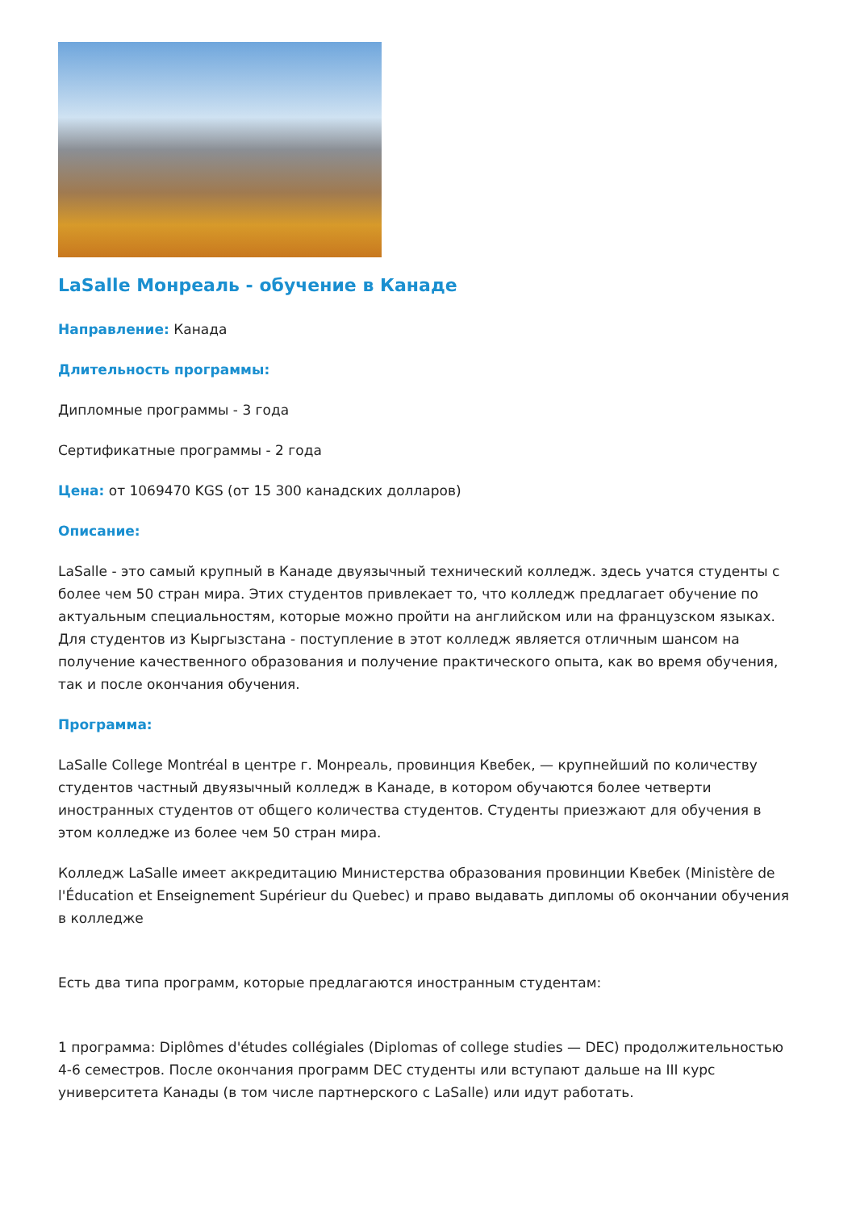LaSalle Монреаль - обучение в Канаде
Направление: Канада
Длительность программы:
Дипломные программы - 3 года
Сертификатные программы - 2 года
Цена: от 1069470 KGS (от 15 300 канадских долларов)
Описание:
LaSalle - это самый крупный в Канаде двуязычный технический колледж. здесь учатся студенты с более чем 50 стран мира. Этих студентов привлекает то, что колледж предлагает обучение по актуальным специальностям, которые можно пройти на английском или на французском языках. Для студентов из Кыргызстана - поступление в этот колледж является отличным шансом на получение качественного образования и получение практического опыта, как во время обучения, так и после окончания обучения.
Программа:
LaSalle College Montréal в центре г. Монреаль, провинция Квебек, — крупнейший по количеству студентов частный двуязычный колледж в Канаде, в котором обучаются более четверти иностранных студентов от общего количества студентов. Студенты приезжают для обучения в этом колледже из более чем 50 стран мира.
Колледж LaSalle имеет аккредитацию Министерства образования провинции Квебек (Ministère de l'Éducation et Enseignement Supérieur du Quebec) и право выдавать дипломы об окончании обучения в колледже
Есть два типа программ, которые предлагаются иностранным студентам:
1 программа: Diplômes d'études collégiales (Diplomas of college studies — DEC) продолжительностью 4-6 семестров. После окончания программ DEC студенты или вступают дальше на III курс университета Канады (в том числе партнерского с LaSalle) или идут работать.